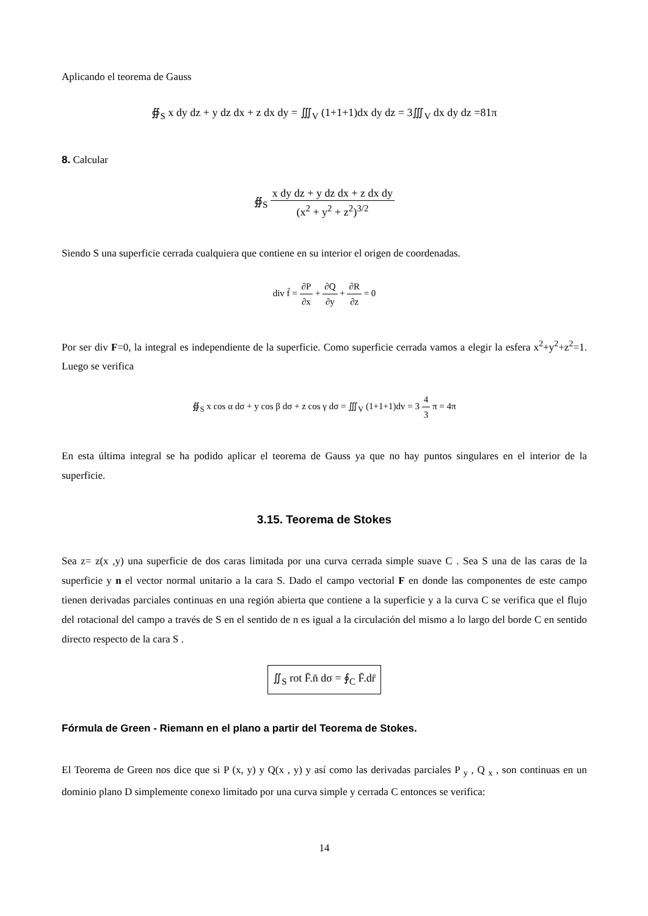Aplicando el teorema de Gauss
∯<sub>S</sub> x dy dz + y dz dx + z dx dy = ∭<sub>V</sub> (1+1+1)dx dy dz = 3∭<sub>V</sub> dx dy dz =81π
8. Calcular
∯<sub>S</sub> x dy dz + y dz dx + z dx dy (x<sup>2</sup> + y<sup>2</sup> + z<sup>2</sup>)<sup>3/2</sup>
Siendo S una superficie cerrada cualquiera que contiene en su interior el origen de coordenadas.
div f̄ = ∂P ∂x + ∂Q ∂y + ∂R ∂z = 0
Por ser div F=0, la integral es independiente de la superficie. Como superficie cerrada vamos a elegir la esfera x<sup>2</sup>+y<sup>2</sup>+z<sup>2</sup>=1. Luego se verifica
∯<sub>S</sub> x cos α dσ + y cos β dσ + z cos γ dσ = ∭<sub>V</sub> (1+1+1)dv = 3 4 3 π = 4π
En esta última integral se ha podido aplicar el teorema de Gauss ya que no hay puntos singulares en el interior de la superficie.
3.15. Teorema de Stokes
Sea z= z(x ,y) una superficie de dos caras limitada por una curva cerrada simple suave C . Sea S una de las caras de la superficie y n el vector normal unitario a la cara S. Dado el campo vectorial F en donde las componentes de este campo tienen derivadas parciales continuas en una región abierta que contiene a la superficie y a la curva C se verifica que el flujo del rotacional del campo a través de S en el sentido de n es igual a la circulación del mismo a lo largo del borde C en sentido directo respecto de la cara S .
∬<sub>S</sub> rot F̄.n̄ dσ = ∮<sub>C</sub> F̄.dr̄
Fórmula de Green - Riemann en el plano a partir del Teorema de Stokes.
El Teorema de Green nos dice que si P (x, y) y Q(x , y) y así como las derivadas parciales P <sub>y</sub> , Q <sub>x</sub> , son continuas en un dominio plano D simplemente conexo limitado por una curva simple y cerrada C entonces se verifica:
14